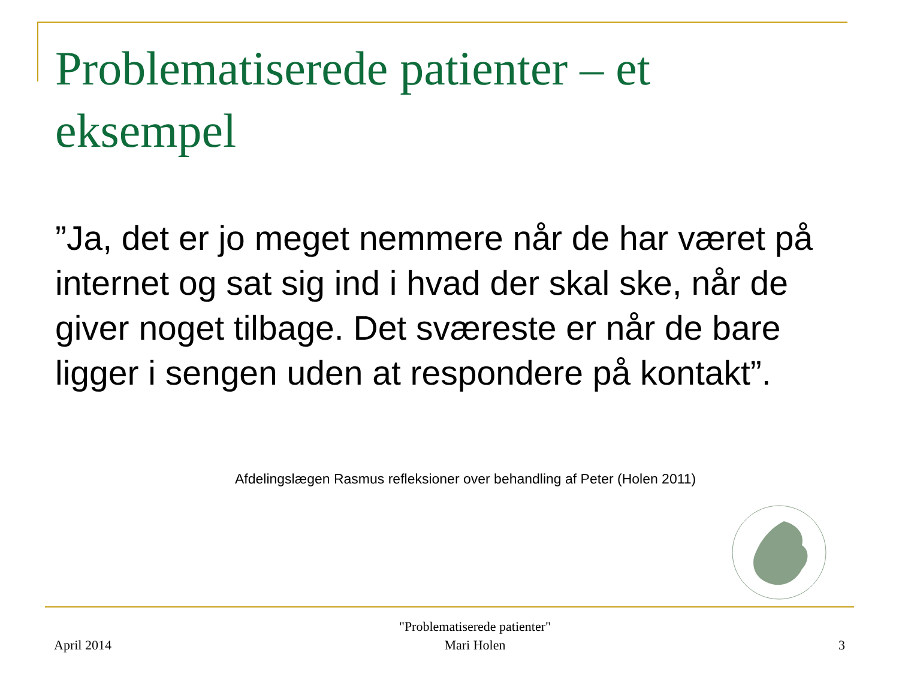Problematiserede patienter – et eksempel
”Ja, det er jo meget nemmere når de har været på internet og sat sig ind i hvad der skal ske, når de giver noget tilbage. Det sværeste er når de bare ligger i sengen uden at respondere på kontakt”.
Afdelingslægen Rasmus refleksioner over behandling af Peter (Holen 2011)
April 2014
"Problematiserede patienter"
Mari Holen
3